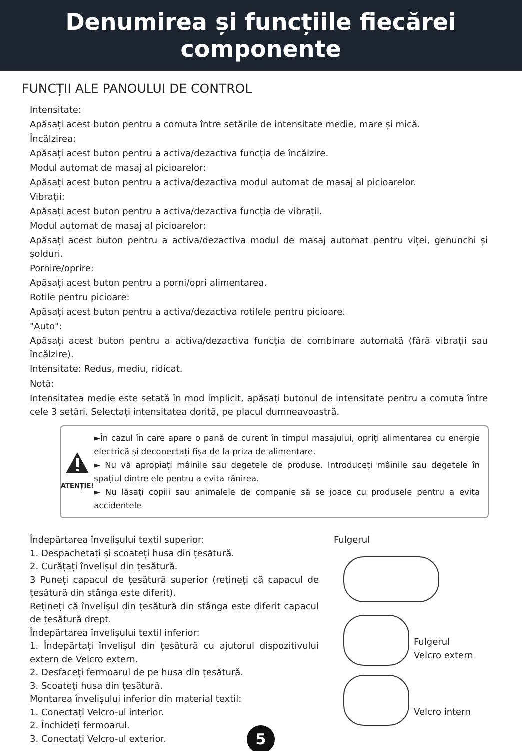Denumirea și funcțiile fiecărei
componente
FUNCȚII ALE PANOULUI DE CONTROL
Intensitate:
Apăsați acest buton pentru a comuta între setările de intensitate medie, mare și mică.
Încălzirea:
Apăsați acest buton pentru a activa/dezactiva funcția de încălzire.
Modul automat de masaj al picioarelor:
Apăsați acest buton pentru a activa/dezactiva modul automat de masaj al picioarelor.
Vibrații:
Apăsați acest buton pentru a activa/dezactiva funcția de vibrații.
Modul automat de masaj al picioarelor:
Apăsați acest buton pentru a activa/dezactiva modul de masaj automat pentru viței, genunchi și șolduri.
Pornire/oprire:
Apăsați acest buton pentru a porni/opri alimentarea.
Rotile pentru picioare:
Apăsați acest buton pentru a activa/dezactiva rotilele pentru picioare.
"Auto":
Apăsați acest buton pentru a activa/dezactiva funcția de combinare automată (fără vibrații sau încălzire).
Intensitate: Redus, mediu, ridicat.
Notă:
Intensitatea medie este setată în mod implicit, apăsați butonul de intensitate pentru a comuta între cele 3 setări. Selectați intensitatea dorită, pe placul dumneavoastră.
ATENȚIE!
►În cazul în care apare o pană de curent în timpul masajului, opriți alimentarea cu energie electrică și deconectați fișa de la priza de alimentare.
► Nu vă apropiați mâinile sau degetele de produse. Introduceți mâinile sau degetele în spațiul dintre ele pentru a evita rănirea.
► Nu lăsați copiii sau animalele de companie să se joace cu produsele pentru a evita accidentele
Îndepărtarea învelișului textil superior:
1. Despachetați și scoateți husa din țesătură.
2. Curățați învelișul din țesătură.
3 Puneți capacul de țesătură superior (rețineți că capacul de țesătură din stânga este diferit).
Rețineți că învelișul din țesătură din stânga este diferit capacul de țesătură drept.
Îndepărtarea învelișului textil inferior:
1. Îndepărtați învelișul din țesătură cu ajutorul dispozitivului extern de Velcro extern.
2. Desfaceți fermoarul de pe husa din țesătură.
3. Scoateți husa din țesătură.
Montarea învelișului inferior din material textil:
1. Conectați Velcro-ul interior.
2. Închideți fermoarul.
3. Conectați Velcro-ul exterior.
Fulgerul
Fulgerul
Velcro extern
Velcro intern
5